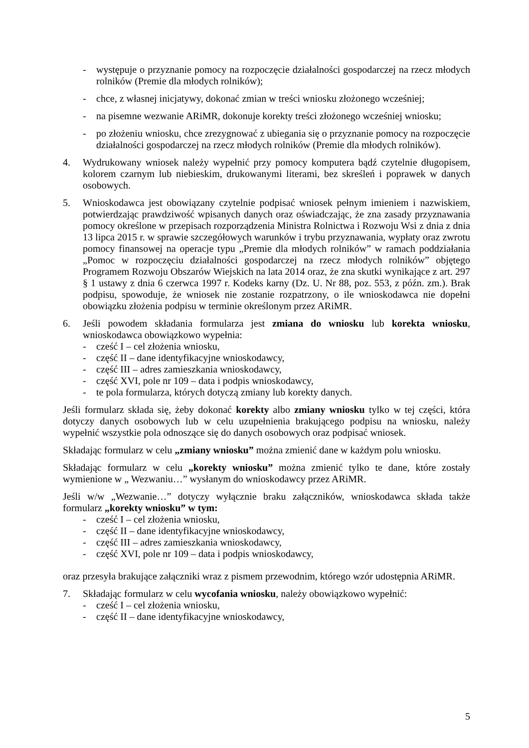- występuje o przyznanie pomocy na rozpoczęcie działalności gospodarczej na rzecz młodych rolników (Premie dla młodych rolników);
- chce, z własnej inicjatywy, dokonać zmian w treści wniosku złożonego wcześniej;
- na pisemne wezwanie ARiMR, dokonuje korekty treści złożonego wcześniej wniosku;
- po złożeniu wniosku, chce zrezygnować z ubiegania się o przyznanie pomocy na rozpoczęcie działalności gospodarczej na rzecz młodych rolników (Premie dla młodych rolników).
4. Wydrukowany wniosek należy wypełnić przy pomocy komputera bądź czytelnie długopisem, kolorem czarnym lub niebieskim, drukowanymi literami, bez skreśleń i poprawek w danych osobowych.
5. Wnioskodawca jest obowiązany czytelnie podpisać wniosek pełnym imieniem i nazwiskiem, potwierdzając prawdziwość wpisanych danych oraz oświadczając, że zna zasady przyznawania pomocy określone w przepisach rozporządzenia Ministra Rolnictwa i Rozwoju Wsi z dnia z dnia 13 lipca 2015 r. w sprawie szczegółowych warunków i trybu przyznawania, wypłaty oraz zwrotu pomocy finansowej na operacje typu „Premie dla młodych rolników” w ramach poddziałania „Pomoc w rozpoczęciu działalności gospodarczej na rzecz młodych rolników” objętego Programem Rozwoju Obszarów Wiejskich na lata 2014 oraz, że zna skutki wynikające z art. 297 § 1 ustawy z dnia 6 czerwca 1997 r. Kodeks karny (Dz. U. Nr 88, poz. 553, z późn. zm.). Brak podpisu, spowoduje, że wniosek nie zostanie rozpatrzony, o ile wnioskodawca nie dopełni obowiązku złożenia podpisu w terminie określonym przez ARiMR.
6. Jeśli powodem składania formularza jest zmiana do wniosku lub korekta wniosku, wnioskodawca obowiązkowo wypełnia:
- cześć I – cel złożenia wniosku,
- część II – dane identyfikacyjne wnioskodawcy,
- część III – adres zamieszkania wnioskodawcy,
- część XVI, pole nr 109 – data i podpis wnioskodawcy,
- te pola formularza, których dotyczą zmiany lub korekty danych.
Jeśli formularz składa się, żeby dokonać korekty albo zmiany wniosku tylko w tej części, która dotyczy danych osobowych lub w celu uzupełnienia brakującego podpisu na wniosku, należy wypełnić wszystkie pola odnoszące się do danych osobowych oraz podpisać wniosek.
Składając formularz w celu „zmiany wniosku” można zmienić dane w każdym polu wniosku.
Składając formularz w celu „korekty wniosku” można zmienić tylko te dane, które zostały wymienione w „ Wezwaniu…” wysłanym do wnioskodawcy przez ARiMR.
Jeśli w/w „Wezwanie…” dotyczy wyłącznie braku załączników, wnioskodawca składa także formularz „korekty wniosku” w tym:
- cześć I – cel złożenia wniosku,
- część II – dane identyfikacyjne wnioskodawcy,
- część III – adres zamieszkania wnioskodawcy,
- część XVI, pole nr 109 – data i podpis wnioskodawcy,
oraz przesyła brakujące załączniki wraz z pismem przewodnim, którego wzór udostępnia ARiMR.
7. Składając formularz w celu wycofania wniosku, należy obowiązkowo wypełnić:
- cześć I – cel złożenia wniosku,
- część II – dane identyfikacyjne wnioskodawcy,
5